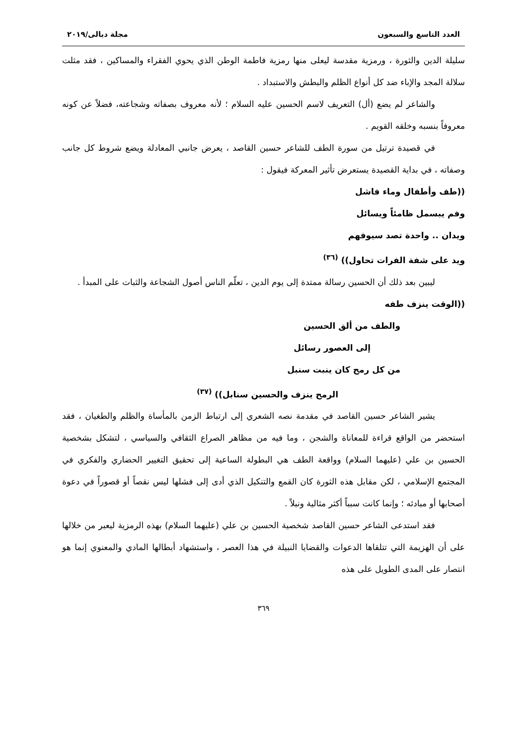العدد التاسع والسبعون مجلة ديالى/٢٠١٩
سليلة الدين والثورة ، ورمزية مقدسة ليعلى منها رمزية فاطمة الوطن الذي يحوي الفقراء والمساكين ، فقد مثلت سلالة المجد والإباء ضد كل أنواع الظلم والبطش والاستبداد .
والشاعر لم يضع (أل) التعريف لاسم الحسين عليه السلام ؛ لأنه معروف بصفاته وشجاعته، فضلاً عن كونه معروفاً بنسبه وخلقه القويم .
في قصيدة ترتيل من سورة الطف للشاعر حسين القاصد ، يعرض جانبي المعادلة ويضع شروط كل جانب وصفاته ، في بداية القصيدة يستعرض تأثير المعركة فيقول :
((طف وأطفال وماء فاشل
وفم يبسمل ظامئاً ويسائل
ويدان .. واحدة تصد سيوفهم
ويد على شفة الفرات تحاول)) <sup>(٣٦)</sup>
ليبين بعد ذلك أن الحسين رسالة ممتدة إلى يوم الدين ، تعلّم الناس أصول الشجاعة والثبات على المبدأ .
((الوقت ينزف طفه
والطف من ألق الحسين
إلى العصور رسائل
من كل رمح كان ينبت سنبل
الرمح ينزف والحسين سنابل)) <sup>(٣٧)</sup>
يشير الشاعر حسين القاصد في مقدمة نصه الشعري إلى ارتباط الزمن بالمأساة والظلم والطغيان ، فقد استحضر من الواقع قراءة للمعاناة والشجن ، وما فيه من مظاهر الصراع الثقافي والسياسي ، لتشكل بشخصية الحسين بن علي (عليهما السلام) وواقعة الطف هي البطولة الساعية إلى تحقيق التغيير الحضاري والفكري في المجتمع الإسلامي ، لكن مقابل هذه الثورة كان القمع والتنكيل الذي أدى إلى فشلها ليس نقصاً أو قصوراً في دعوة أصحابها أو مبادئه ؛ وإنما كانت سبباً أكثر مثالية ونبلاً .
فقد استدعى الشاعر حسين القاصد شخصية الحسين بن علي (عليهما السلام) بهذه الرمزية ليعبر من خلالها على أن الهزيمة التي تتلقاها الدعوات والقضايا النبيلة في هذا العصر ، واستشهاد أبطالها المادي والمعنوي إنما هو انتصار على المدى الطويل على هذه
٣٦٩